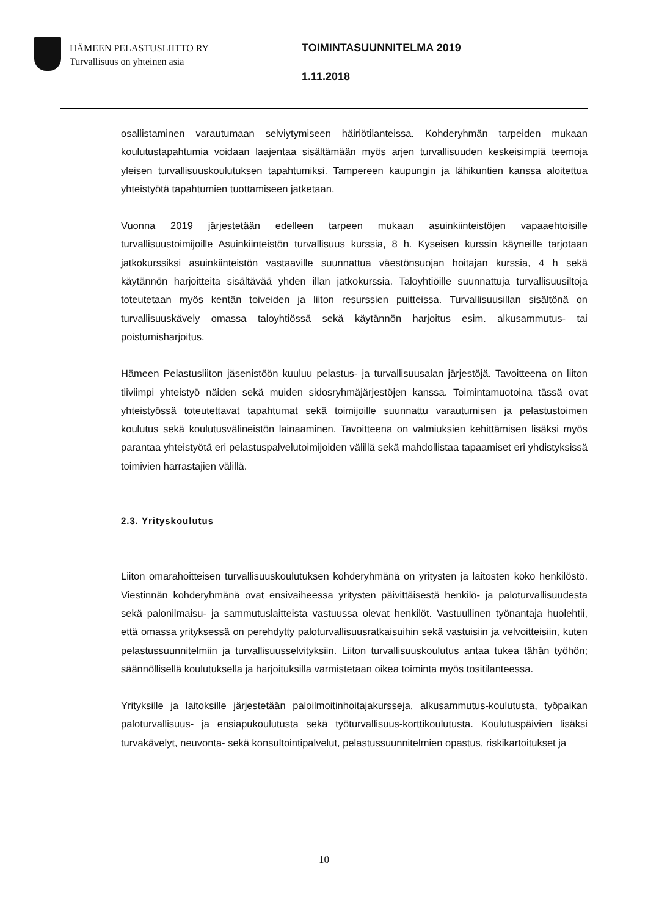HÄMEEN PELASTUSLIITTO RY
Turvallisuus on yhteinen asia
TOIMINTASUUNNITELMA 2019
1.11.2018
osallistaminen varautumaan selviytymiseen häiriötilanteissa. Kohderyhmän tarpeiden mukaan koulutustapahtumia voidaan laajentaa sisältämään myös arjen turvallisuuden keskeisimpiä teemoja yleisen turvallisuuskoulutuksen tapahtumiksi. Tampereen kaupungin ja lähikuntien kanssa aloitettua yhteistyötä tapahtumien tuottamiseen jatketaan.
Vuonna 2019 järjestetään edelleen tarpeen mukaan asuinkiinteistöjen vapaaehtoisille turvallisuustoimijoille Asuinkiinteistön turvallisuus kurssia, 8 h. Kyseisen kurssin käyneille tarjotaan jatkokurssiksi asuinkiinteistön vastaaville suunnattua väestönsuojan hoitajan kurssia, 4 h sekä käytännön harjoitteita sisältävää yhden illan jatkokurssia. Taloyhtiöille suunnattuja turvallisuusiltoja toteutetaan myös kentän toiveiden ja liiton resurssien puitteissa. Turvallisuusillan sisältönä on turvallisuuskävely omassa taloyhtiössä sekä käytännön harjoitus esim. alkusammutus- tai poistumisharjoitus.
Hämeen Pelastusliiton jäsenistöön kuuluu pelastus- ja turvallisuusalan järjestöjä. Tavoitteena on liiton tiiviimpi yhteistyö näiden sekä muiden sidosryhmäjärjestöjen kanssa. Toimintamuotoina tässä ovat yhteistyössä toteutettavat tapahtumat sekä toimijoille suunnattu varautumisen ja pelastustoimen koulutus sekä koulutusvälineistön lainaaminen. Tavoitteena on valmiuksien kehittämisen lisäksi myös parantaa yhteistyötä eri pelastuspalvelutoimijoiden välillä sekä mahdollistaa tapaamiset eri yhdistyksissä toimivien harrastajien välillä.
2.3. Yrityskoulutus
Liiton omarahoitteisen turvallisuuskoulutuksen kohderyhmänä on yritysten ja laitosten koko henkilöstö. Viestinnän kohderyhmänä ovat ensivaiheessa yritysten päivittäisestä henkilö- ja paloturvallisuudesta sekä palonilmaisu- ja sammutuslaitteista vastuussa olevat henkilöt. Vastuullinen työnantaja huolehtii, että omassa yrityksessä on perehdytty paloturvallisuusratkaisuihin sekä vastuisiin ja velvoitteisiin, kuten pelastussuunnitelmiin ja turvallisuusselvityksiin. Liiton turvallisuuskoulutus antaa tukea tähän työhön; säännöllisellä koulutuksella ja harjoituksilla varmistetaan oikea toiminta myös tositilanteessa.
Yrityksille ja laitoksille järjestetään paloilmoitinhoitajakursseja, alkusammutus-koulutusta, työpaikan paloturvallisuus- ja ensiapukoulutusta sekä työturvallisuus-korttikoulutusta. Koulutuspäivien lisäksi turvakävelyt, neuvonta- sekä konsultointipalvelut, pelastussuunnitelmien opastus, riskikartoitukset ja
10